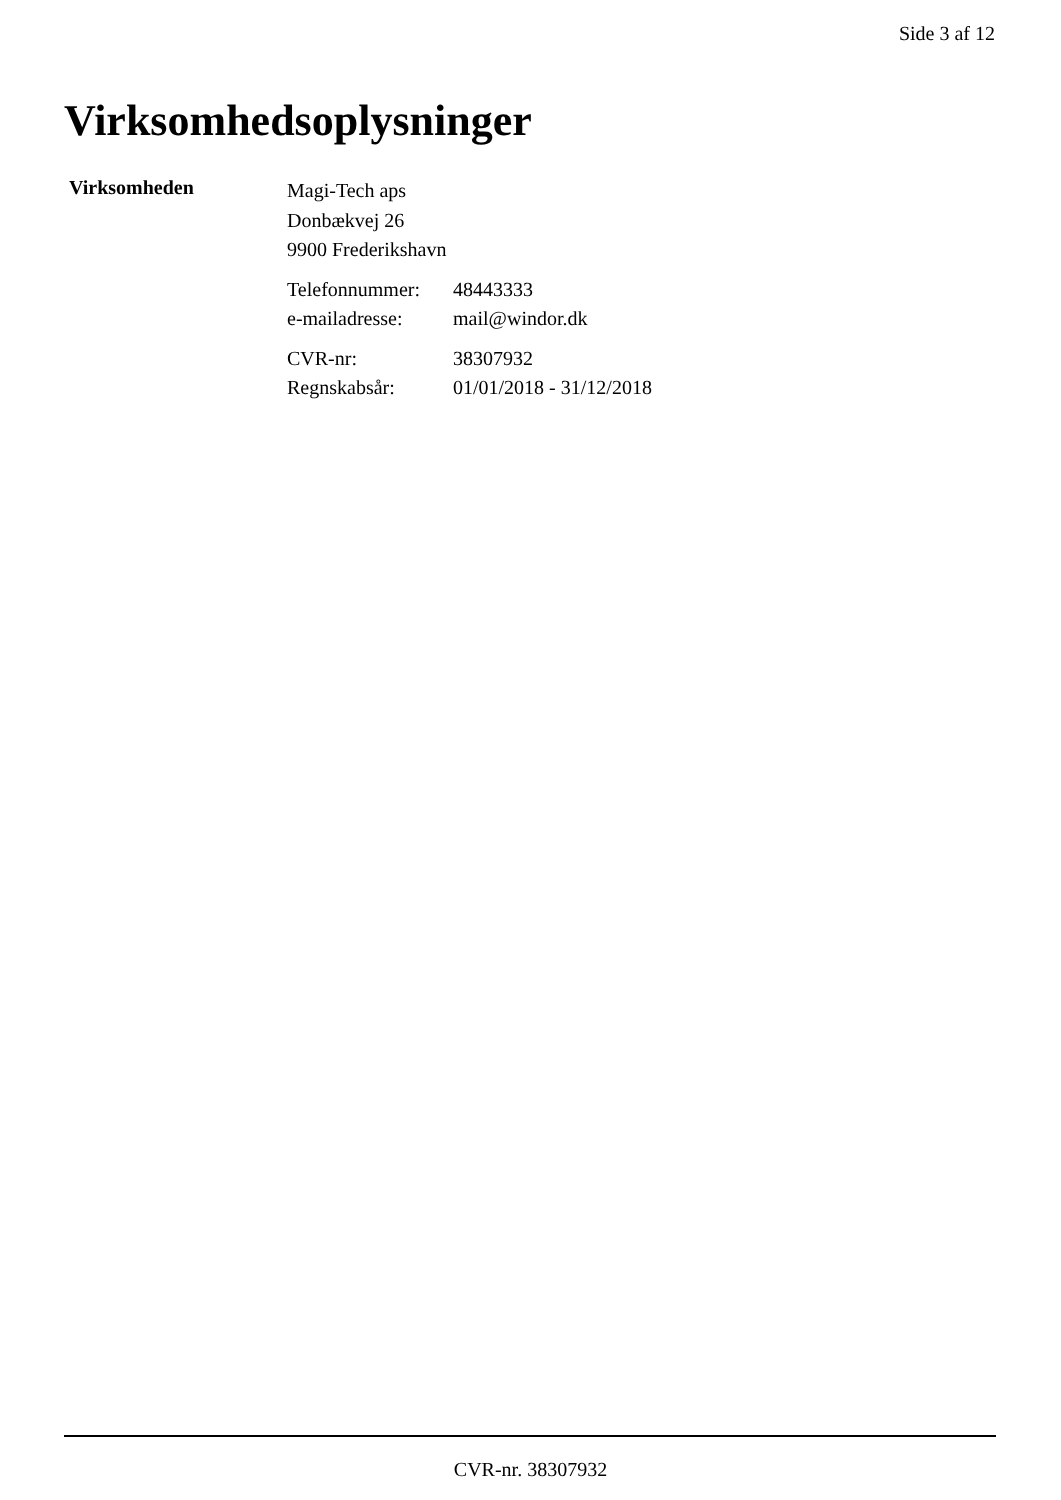Side 3 af 12
Virksomhedsoplysninger
Virksomheden
Magi-Tech aps
Donbækvej 26
9900 Frederikshavn
| Telefonnummer: | 48443333 |
| e-mailadresse: | mail@windor.dk |
| CVR-nr: | 38307932 |
| Regnskabsår: | 01/01/2018 - 31/12/2018 |
CVR-nr. 38307932